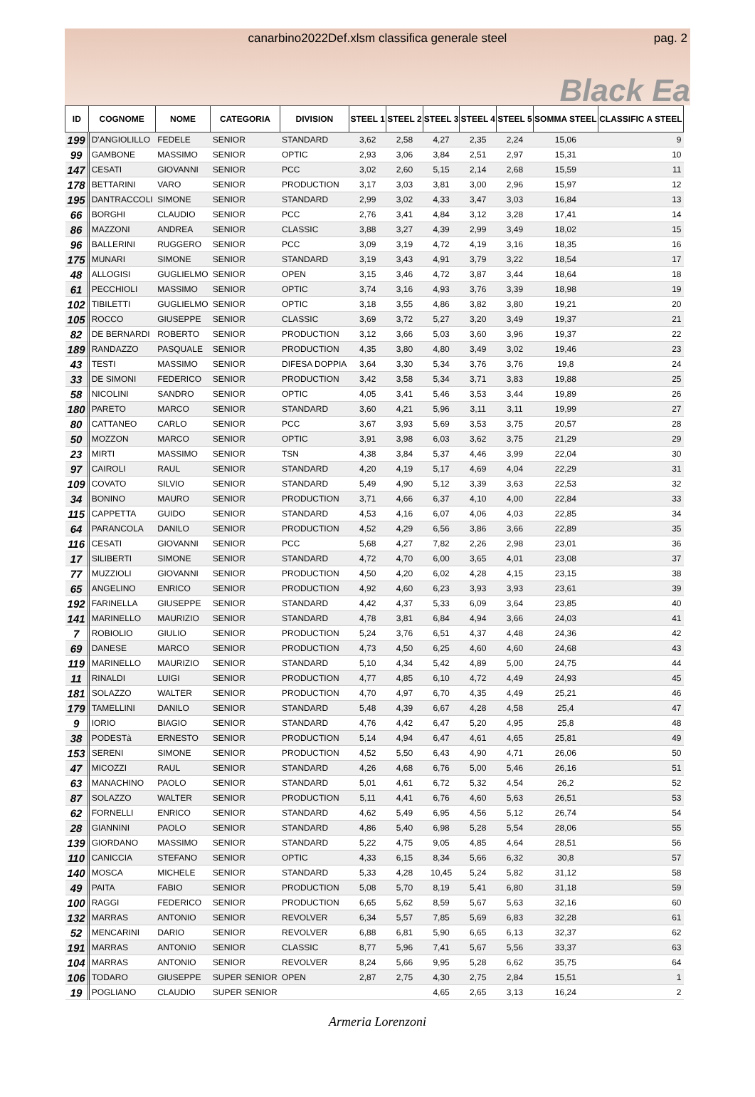canarbino2022Def.xlsm classifica generale steel
pag. 2
Black Ea
| ID | COGNOME | NOME | CATEGORIA | DIVISION | STEEL 1 | STEEL 2 | STEEL 3 | STEEL 4 | STEEL 5 | SOMMA STEEL | CLASSIFIC A STEEL |
| --- | --- | --- | --- | --- | --- | --- | --- | --- | --- | --- | --- |
| 199 | D'ANGIOLILLO | FEDELE | SENIOR | STANDARD | 3,62 | 2,58 | 4,27 | 2,35 | 2,24 | 15,06 | 9 |
| 99 | GAMBONE | MASSIMO | SENIOR | OPTIC | 2,93 | 3,06 | 3,84 | 2,51 | 2,97 | 15,31 | 10 |
| 147 | CESATI | GIOVANNI | SENIOR | PCC | 3,02 | 2,60 | 5,15 | 2,14 | 2,68 | 15,59 | 11 |
| 178 | BETTARINI | VARO | SENIOR | PRODUCTION | 3,17 | 3,03 | 3,81 | 3,00 | 2,96 | 15,97 | 12 |
| 195 | DANTRACCOLI | SIMONE | SENIOR | STANDARD | 2,99 | 3,02 | 4,33 | 3,47 | 3,03 | 16,84 | 13 |
| 66 | BORGHI | CLAUDIO | SENIOR | PCC | 2,76 | 3,41 | 4,84 | 3,12 | 3,28 | 17,41 | 14 |
| 86 | MAZZONI | ANDREA | SENIOR | CLASSIC | 3,88 | 3,27 | 4,39 | 2,99 | 3,49 | 18,02 | 15 |
| 96 | BALLERINI | RUGGERO | SENIOR | PCC | 3,09 | 3,19 | 4,72 | 4,19 | 3,16 | 18,35 | 16 |
| 175 | MUNARI | SIMONE | SENIOR | STANDARD | 3,19 | 3,43 | 4,91 | 3,79 | 3,22 | 18,54 | 17 |
| 48 | ALLOGISI | GUGLIELMO | SENIOR | OPEN | 3,15 | 3,46 | 4,72 | 3,87 | 3,44 | 18,64 | 18 |
| 61 | PECCHIOLI | MASSIMO | SENIOR | OPTIC | 3,74 | 3,16 | 4,93 | 3,76 | 3,39 | 18,98 | 19 |
| 102 | TIBILETTI | GUGLIELMO | SENIOR | OPTIC | 3,18 | 3,55 | 4,86 | 3,82 | 3,80 | 19,21 | 20 |
| 105 | ROCCO | GIUSEPPE | SENIOR | CLASSIC | 3,69 | 3,72 | 5,27 | 3,20 | 3,49 | 19,37 | 21 |
| 82 | DE BERNARDI | ROBERTO | SENIOR | PRODUCTION | 3,12 | 3,66 | 5,03 | 3,60 | 3,96 | 19,37 | 22 |
| 189 | RANDAZZO | PASQUALE | SENIOR | PRODUCTION | 4,35 | 3,80 | 4,80 | 3,49 | 3,02 | 19,46 | 23 |
| 43 | TESTI | MASSIMO | SENIOR | DIFESA DOPPIA | 3,64 | 3,30 | 5,34 | 3,76 | 3,76 | 19,8 | 24 |
| 33 | DE SIMONI | FEDERICO | SENIOR | PRODUCTION | 3,42 | 3,58 | 5,34 | 3,71 | 3,83 | 19,88 | 25 |
| 58 | NICOLINI | SANDRO | SENIOR | OPTIC | 4,05 | 3,41 | 5,46 | 3,53 | 3,44 | 19,89 | 26 |
| 180 | PARETO | MARCO | SENIOR | STANDARD | 3,60 | 4,21 | 5,96 | 3,11 | 3,11 | 19,99 | 27 |
| 80 | CATTANEO | CARLO | SENIOR | PCC | 3,67 | 3,93 | 5,69 | 3,53 | 3,75 | 20,57 | 28 |
| 50 | MOZZON | MARCO | SENIOR | OPTIC | 3,91 | 3,98 | 6,03 | 3,62 | 3,75 | 21,29 | 29 |
| 23 | MIRTI | MASSIMO | SENIOR | TSN | 4,38 | 3,84 | 5,37 | 4,46 | 3,99 | 22,04 | 30 |
| 97 | CAIROLI | RAUL | SENIOR | STANDARD | 4,20 | 4,19 | 5,17 | 4,69 | 4,04 | 22,29 | 31 |
| 109 | COVATO | SILVIO | SENIOR | STANDARD | 5,49 | 4,90 | 5,12 | 3,39 | 3,63 | 22,53 | 32 |
| 34 | BONINO | MAURO | SENIOR | PRODUCTION | 3,71 | 4,66 | 6,37 | 4,10 | 4,00 | 22,84 | 33 |
| 115 | CAPPETTA | GUIDO | SENIOR | STANDARD | 4,53 | 4,16 | 6,07 | 4,06 | 4,03 | 22,85 | 34 |
| 64 | PARANCOLA | DANILO | SENIOR | PRODUCTION | 4,52 | 4,29 | 6,56 | 3,86 | 3,66 | 22,89 | 35 |
| 116 | CESATI | GIOVANNI | SENIOR | PCC | 5,68 | 4,27 | 7,82 | 2,26 | 2,98 | 23,01 | 36 |
| 17 | SILIBERTI | SIMONE | SENIOR | STANDARD | 4,72 | 4,70 | 6,00 | 3,65 | 4,01 | 23,08 | 37 |
| 77 | MUZZIOLI | GIOVANNI | SENIOR | PRODUCTION | 4,50 | 4,20 | 6,02 | 4,28 | 4,15 | 23,15 | 38 |
| 65 | ANGELINO | ENRICO | SENIOR | PRODUCTION | 4,92 | 4,60 | 6,23 | 3,93 | 3,93 | 23,61 | 39 |
| 192 | FARINELLA | GIUSEPPE | SENIOR | STANDARD | 4,42 | 4,37 | 5,33 | 6,09 | 3,64 | 23,85 | 40 |
| 141 | MARINELLO | MAURIZIO | SENIOR | STANDARD | 4,78 | 3,81 | 6,84 | 4,94 | 3,66 | 24,03 | 41 |
| 7 | ROBIOLIO | GIULIO | SENIOR | PRODUCTION | 5,24 | 3,76 | 6,51 | 4,37 | 4,48 | 24,36 | 42 |
| 69 | DANESE | MARCO | SENIOR | PRODUCTION | 4,73 | 4,50 | 6,25 | 4,60 | 4,60 | 24,68 | 43 |
| 119 | MARINELLO | MAURIZIO | SENIOR | STANDARD | 5,10 | 4,34 | 5,42 | 4,89 | 5,00 | 24,75 | 44 |
| 11 | RINALDI | LUIGI | SENIOR | PRODUCTION | 4,77 | 4,85 | 6,10 | 4,72 | 4,49 | 24,93 | 45 |
| 181 | SOLAZZO | WALTER | SENIOR | PRODUCTION | 4,70 | 4,97 | 6,70 | 4,35 | 4,49 | 25,21 | 46 |
| 179 | TAMELLINI | DANILO | SENIOR | STANDARD | 5,48 | 4,39 | 6,67 | 4,28 | 4,58 | 25,4 | 47 |
| 9 | IORIO | BIAGIO | SENIOR | STANDARD | 4,76 | 4,42 | 6,47 | 5,20 | 4,95 | 25,8 | 48 |
| 38 | PODESTà | ERNESTO | SENIOR | PRODUCTION | 5,14 | 4,94 | 6,47 | 4,61 | 4,65 | 25,81 | 49 |
| 153 | SERENI | SIMONE | SENIOR | PRODUCTION | 4,52 | 5,50 | 6,43 | 4,90 | 4,71 | 26,06 | 50 |
| 47 | MICOZZI | RAUL | SENIOR | STANDARD | 4,26 | 4,68 | 6,76 | 5,00 | 5,46 | 26,16 | 51 |
| 63 | MANACHINO | PAOLO | SENIOR | STANDARD | 5,01 | 4,61 | 6,72 | 5,32 | 4,54 | 26,2 | 52 |
| 87 | SOLAZZO | WALTER | SENIOR | PRODUCTION | 5,11 | 4,41 | 6,76 | 4,60 | 5,63 | 26,51 | 53 |
| 62 | FORNELLI | ENRICO | SENIOR | STANDARD | 4,62 | 5,49 | 6,95 | 4,56 | 5,12 | 26,74 | 54 |
| 28 | GIANNINI | PAOLO | SENIOR | STANDARD | 4,86 | 5,40 | 6,98 | 5,28 | 5,54 | 28,06 | 55 |
| 139 | GIORDANO | MASSIMO | SENIOR | STANDARD | 5,22 | 4,75 | 9,05 | 4,85 | 4,64 | 28,51 | 56 |
| 110 | CANICCIA | STEFANO | SENIOR | OPTIC | 4,33 | 6,15 | 8,34 | 5,66 | 6,32 | 30,8 | 57 |
| 140 | MOSCA | MICHELE | SENIOR | STANDARD | 5,33 | 4,28 | 10,45 | 5,24 | 5,82 | 31,12 | 58 |
| 49 | PAITA | FABIO | SENIOR | PRODUCTION | 5,08 | 5,70 | 8,19 | 5,41 | 6,80 | 31,18 | 59 |
| 100 | RAGGI | FEDERICO | SENIOR | PRODUCTION | 6,65 | 5,62 | 8,59 | 5,67 | 5,63 | 32,16 | 60 |
| 132 | MARRAS | ANTONIO | SENIOR | REVOLVER | 6,34 | 5,57 | 7,85 | 5,69 | 6,83 | 32,28 | 61 |
| 52 | MENCARINI | DARIO | SENIOR | REVOLVER | 6,88 | 6,81 | 5,90 | 6,65 | 6,13 | 32,37 | 62 |
| 191 | MARRAS | ANTONIO | SENIOR | CLASSIC | 8,77 | 5,96 | 7,41 | 5,67 | 5,56 | 33,37 | 63 |
| 104 | MARRAS | ANTONIO | SENIOR | REVOLVER | 8,24 | 5,66 | 9,95 | 5,28 | 6,62 | 35,75 | 64 |
| 106 | TODARO | GIUSEPPE | SUPER SENIOR | OPEN | 2,87 | 2,75 | 4,30 | 2,75 | 2,84 | 15,51 | 1 |
| 19 | POGLIANO | CLAUDIO | SUPER SENIOR | | | | 4,65 | 2,65 | 3,13 | 16,24 | 2 |
Armeria Lorenzoni